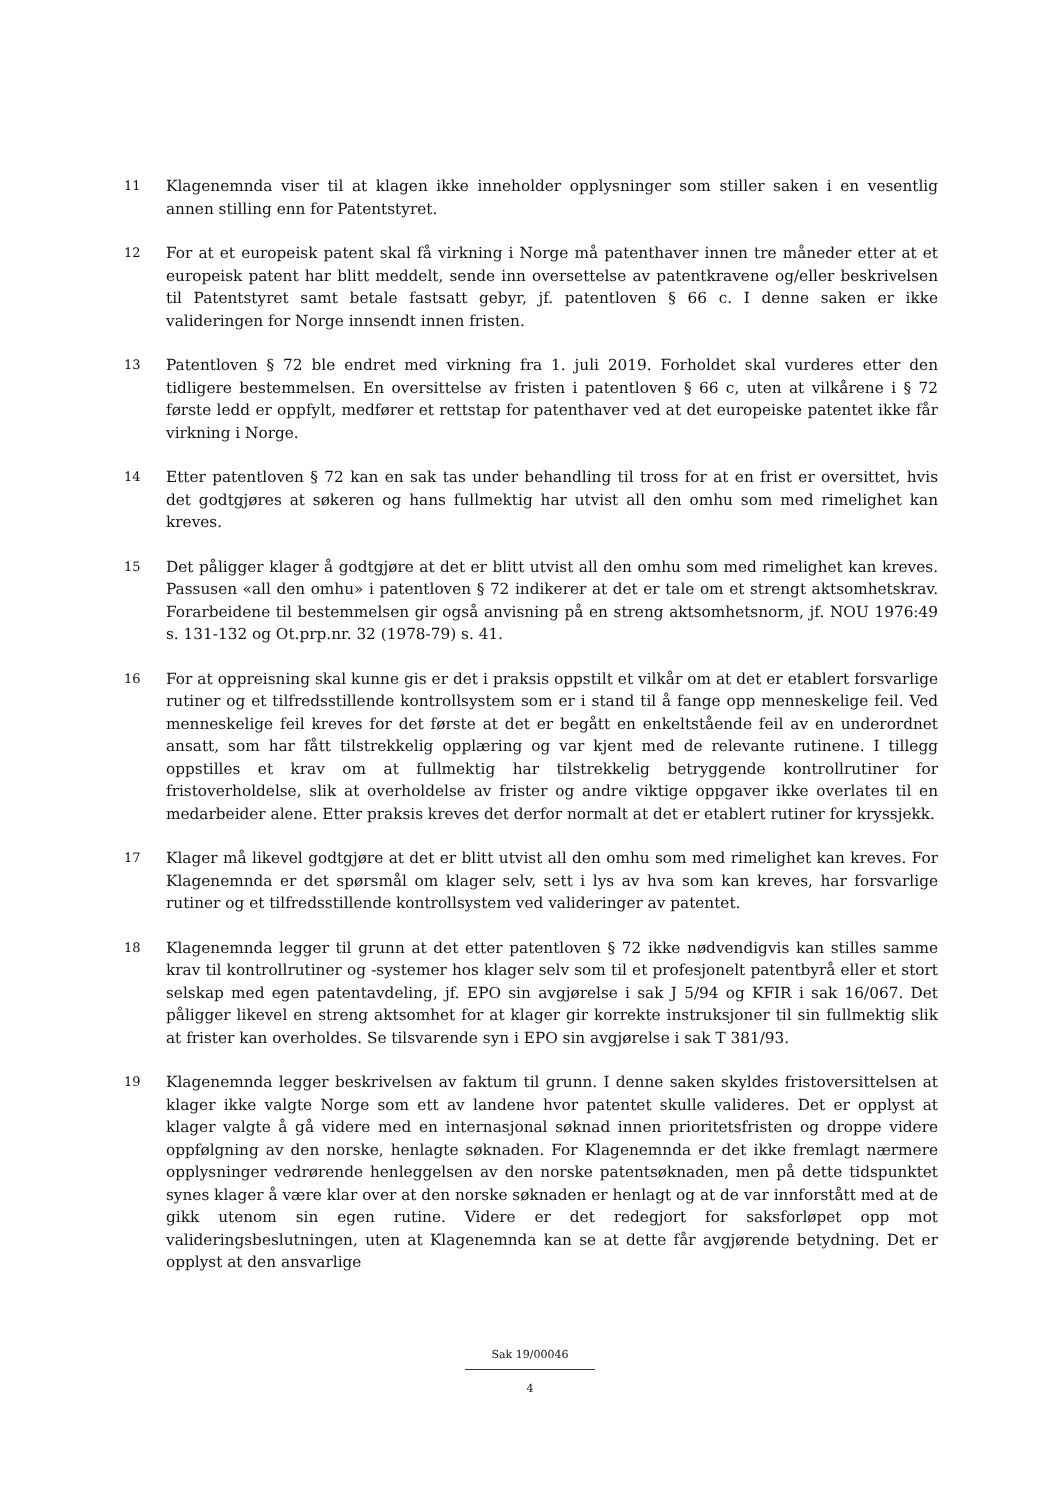11
Klagenemnda viser til at klagen ikke inneholder opplysninger som stiller saken i en vesentlig annen stilling enn for Patentstyret.
12
For at et europeisk patent skal få virkning i Norge må patenthaver innen tre måneder etter at et europeisk patent har blitt meddelt, sende inn oversettelse av patentkravene og/eller beskrivelsen til Patentstyret samt betale fastsatt gebyr, jf. patentloven § 66 c. I denne saken er ikke valideringen for Norge innsendt innen fristen.
13
Patentloven § 72 ble endret med virkning fra 1. juli 2019. Forholdet skal vurderes etter den tidligere bestemmelsen. En oversittelse av fristen i patentloven § 66 c, uten at vilkårene i § 72 første ledd er oppfylt, medfører et rettstap for patenthaver ved at det europeiske patentet ikke får virkning i Norge.
14
Etter patentloven § 72 kan en sak tas under behandling til tross for at en frist er oversittet, hvis det godtgjøres at søkeren og hans fullmektig har utvist all den omhu som med rimelighet kan kreves.
15
Det påligger klager å godtgjøre at det er blitt utvist all den omhu som med rimelighet kan kreves. Passusen «all den omhu» i patentloven § 72 indikerer at det er tale om et strengt aktsomhetskrav. Forarbeidene til bestemmelsen gir også anvisning på en streng aktsomhetsnorm, jf. NOU 1976:49 s. 131-132 og Ot.prp.nr. 32 (1978-79) s. 41.
16
For at oppreisning skal kunne gis er det i praksis oppstilt et vilkår om at det er etablert forsvarlige rutiner og et tilfredsstillende kontrollsystem som er i stand til å fange opp menneskelige feil. Ved menneskelige feil kreves for det første at det er begått en enkeltstående feil av en underordnet ansatt, som har fått tilstrekkelig opplæring og var kjent med de relevante rutinene. I tillegg oppstilles et krav om at fullmektig har tilstrekkelig betryggende kontrollrutiner for fristoverholdelse, slik at overholdelse av frister og andre viktige oppgaver ikke overlates til en medarbeider alene. Etter praksis kreves det derfor normalt at det er etablert rutiner for kryssjekk.
17
Klager må likevel godtgjøre at det er blitt utvist all den omhu som med rimelighet kan kreves. For Klagenemnda er det spørsmål om klager selv, sett i lys av hva som kan kreves, har forsvarlige rutiner og et tilfredsstillende kontrollsystem ved valideringer av patentet.
18
Klagenemnda legger til grunn at det etter patentloven § 72 ikke nødvendigvis kan stilles samme krav til kontrollrutiner og -systemer hos klager selv som til et profesjonelt patentbyrå eller et stort selskap med egen patentavdeling, jf. EPO sin avgjørelse i sak J 5/94 og KFIR i sak 16/067. Det påligger likevel en streng aktsomhet for at klager gir korrekte instruksjoner til sin fullmektig slik at frister kan overholdes. Se tilsvarende syn i EPO sin avgjørelse i sak T 381/93.
19
Klagenemnda legger beskrivelsen av faktum til grunn. I denne saken skyldes fristoversittelsen at klager ikke valgte Norge som ett av landene hvor patentet skulle valideres. Det er opplyst at klager valgte å gå videre med en internasjonal søknad innen prioritetsfristen og droppe videre oppfølgning av den norske, henlagte søknaden. For Klagenemnda er det ikke fremlagt nærmere opplysninger vedrørende henleggelsen av den norske patentsøknaden, men på dette tidspunktet synes klager å være klar over at den norske søknaden er henlagt og at de var innforstått med at de gikk utenom sin egen rutine. Videre er det redegjort for saksforløpet opp mot valideringsbeslutningen, uten at Klagenemnda kan se at dette får avgjørende betydning. Det er opplyst at den ansvarlige
Sak 19/00046
4